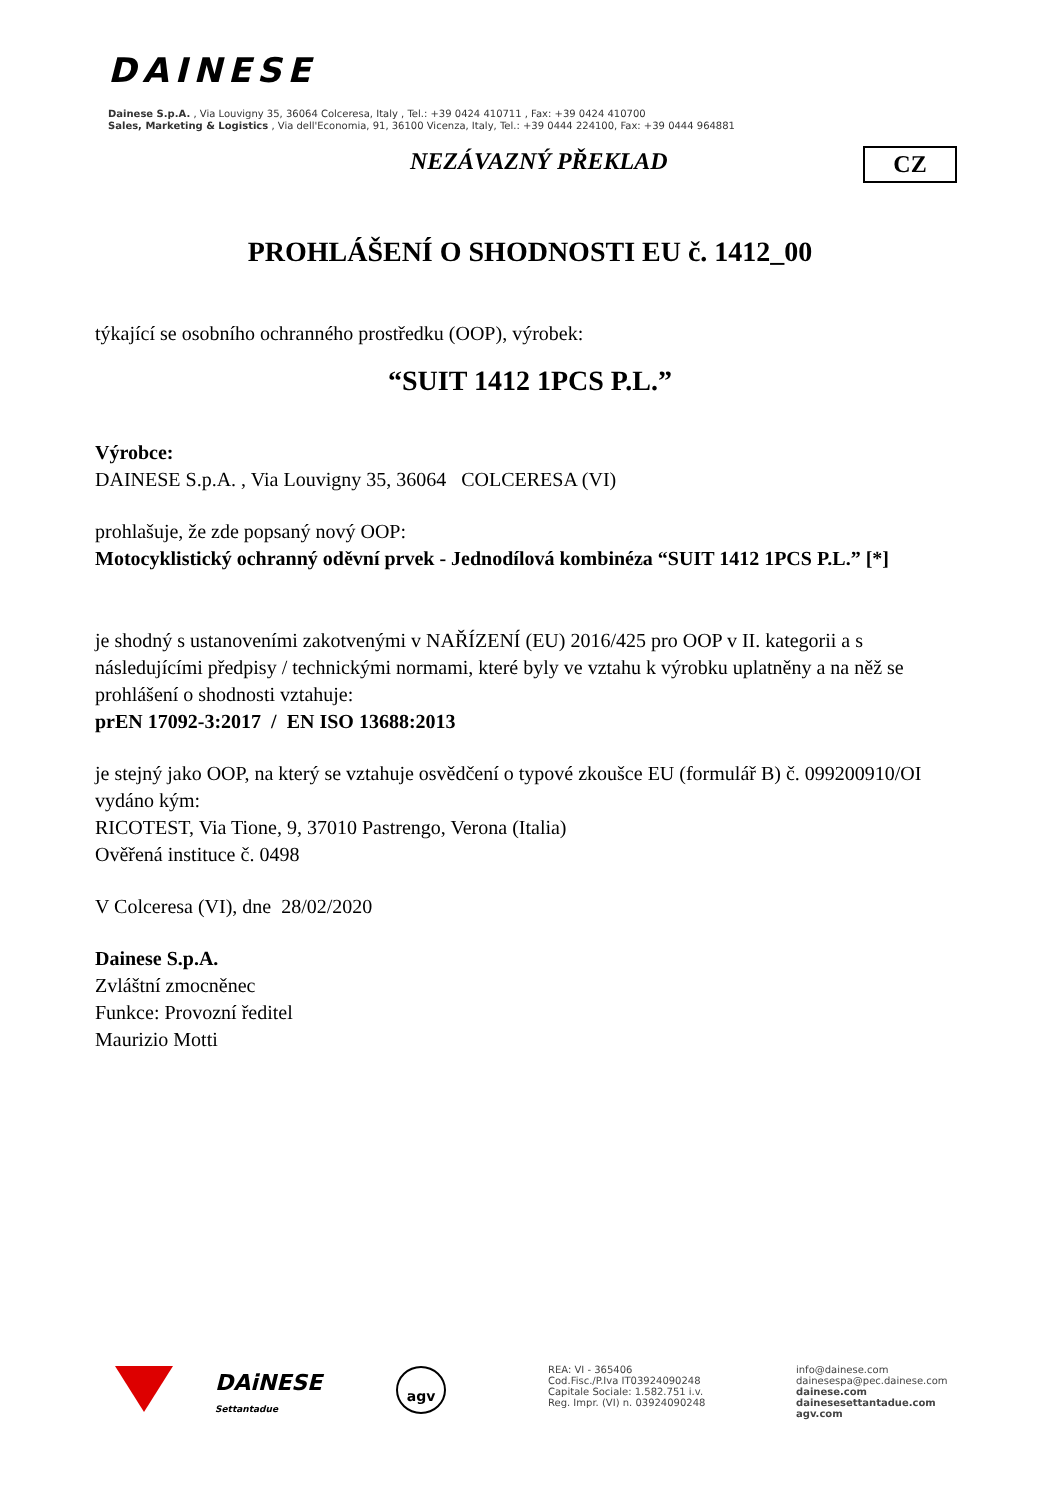DAINESE
Dainese S.p.A. , Via Louvigny 35, 36064 Colceresa, Italy , Tel.: +39 0424 410711 , Fax: +39 0424 410700
Sales, Marketing & Logistics , Via dell'Economia, 91, 36100 Vicenza, Italy, Tel.: +39 0444 224100, Fax: +39 0444 964881
NEZÁVAZNÝ PŘEKLAD CZ
PROHLÁŠENÍ O SHODNOSTI EU č. 1412_00
týkající se osobního ochranného prostředku (OOP), výrobek:
“SUIT 1412 1PCS P.L.”
Výrobce:
DAINESE S.p.A. , Via Louvigny 35, 36064 COLCERESA (VI)
prohlašuje, že zde popsaný nový OOP:
Motocyklistický ochranný oděvní prvek - Jednodílová kombinéza “SUIT 1412 1PCS P.L.” [*]
je shodný s ustanoveními zakotvenými v NAŘÍZENÍ (EU) 2016/425 pro OOP v II. kategorii a s následujícími předpisy / technickými normami, které byly ve vztahu k výrobku uplatněny a na něž se prohlášení o shodnosti vztahuje:
prEN 17092-3:2017 / EN ISO 13688:2013
je stejný jako OOP, na který se vztahuje osvědčení o typové zkoušce EU (formulář B) č. 099200910/OI vydáno kým:
RICOTEST, Via Tione, 9, 37010 Pastrengo, Verona (Italia)
Ověřená instituce č. 0498
V Colceresa (VI), dne 28/02/2020
Dainese S.p.A.
Zvláštní zmocněnec
Funkce: Provozní ředitel
Maurizio Motti
DAiNESE
Settantadue
agv
REA: VI - 365406
Cod.Fisc./P.Iva IT03924090248
Capitale Sociale: 1.582.751 i.v.
Reg. Impr. (VI) n. 03924090248
info@dainese.com
dainesespa@pec.dainese.com
dainese.com
dainesesettantadue.com
agv.com